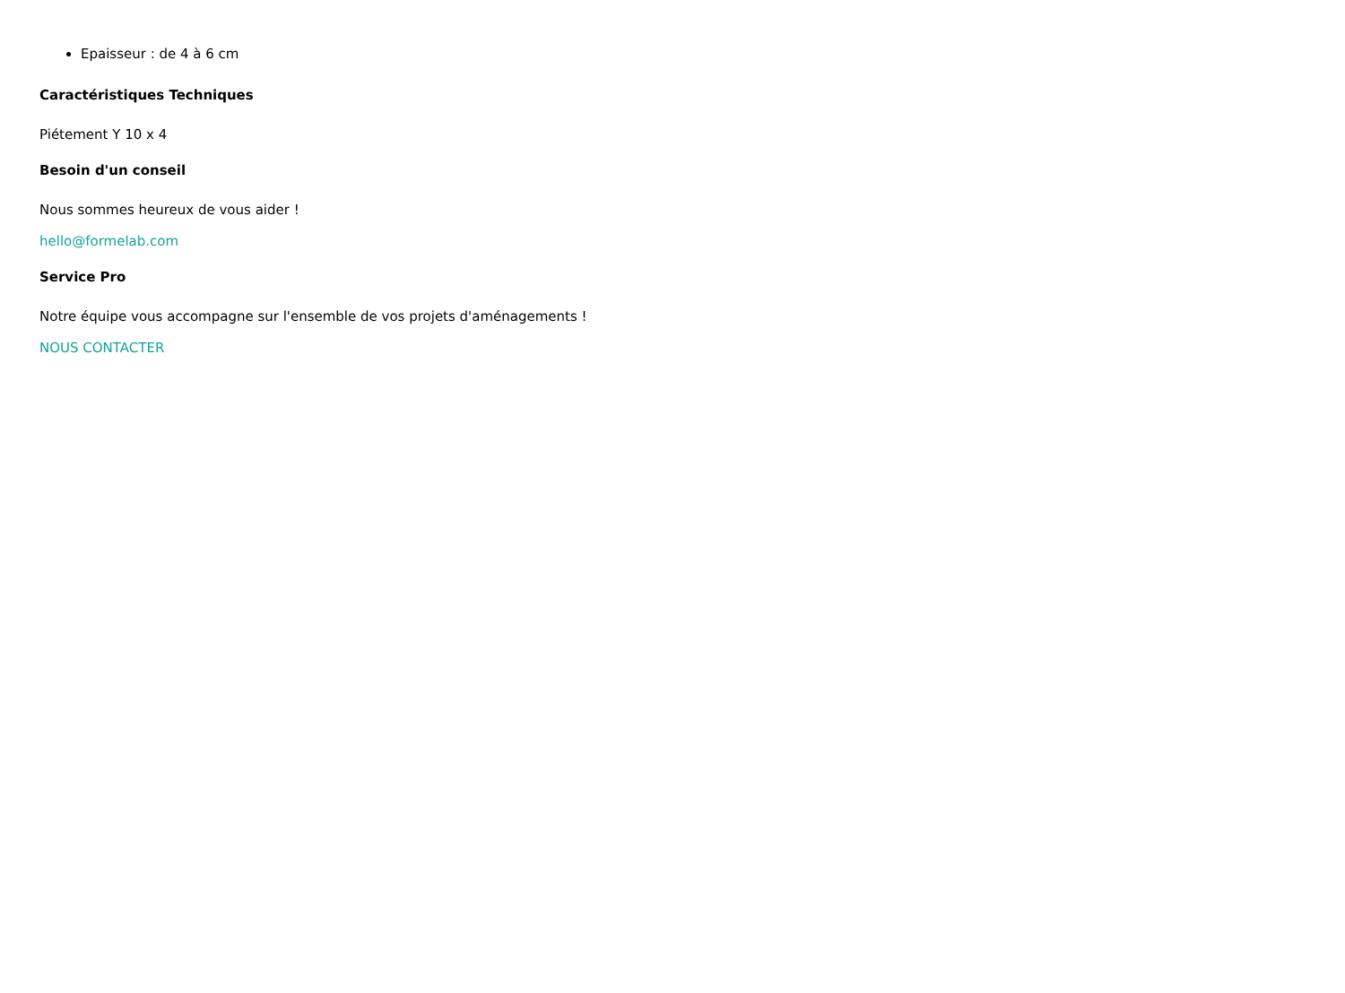Epaisseur : de 4 à 6 cm
Caractéristiques Techniques
Piétement Y 10 x 4
Besoin d'un conseil
Nous sommes heureux de vous aider !
hello@formelab.com
Service Pro
Notre équipe vous accompagne sur l'ensemble de vos projets d'aménagements !
NOUS CONTACTER